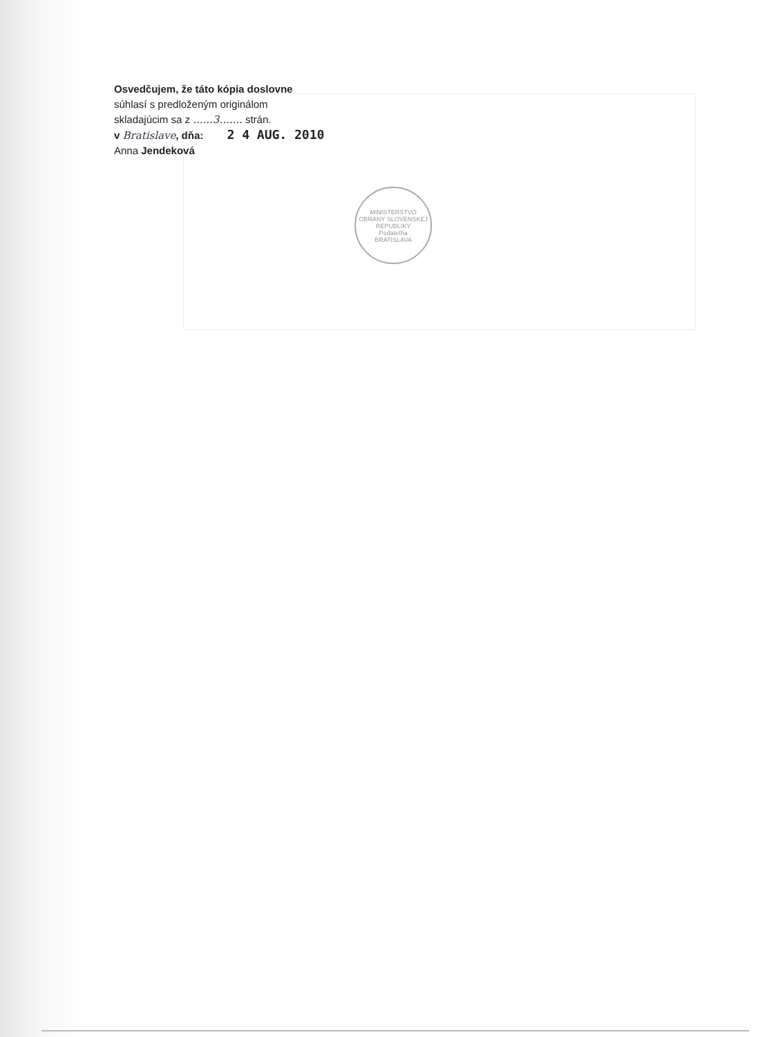Osvedčujem, že táto kópia doslovne
súhlasí s predloženým originálom
skladajúcim sa z ......3....... strán.
v Bratislave, dňa: 2 4 AUG. 2010
Anna Jendeková
MINISTERSTVO OBRANY SLOVENSKEJ REPUBLIKY
Podateľňa
BRATISLAVA